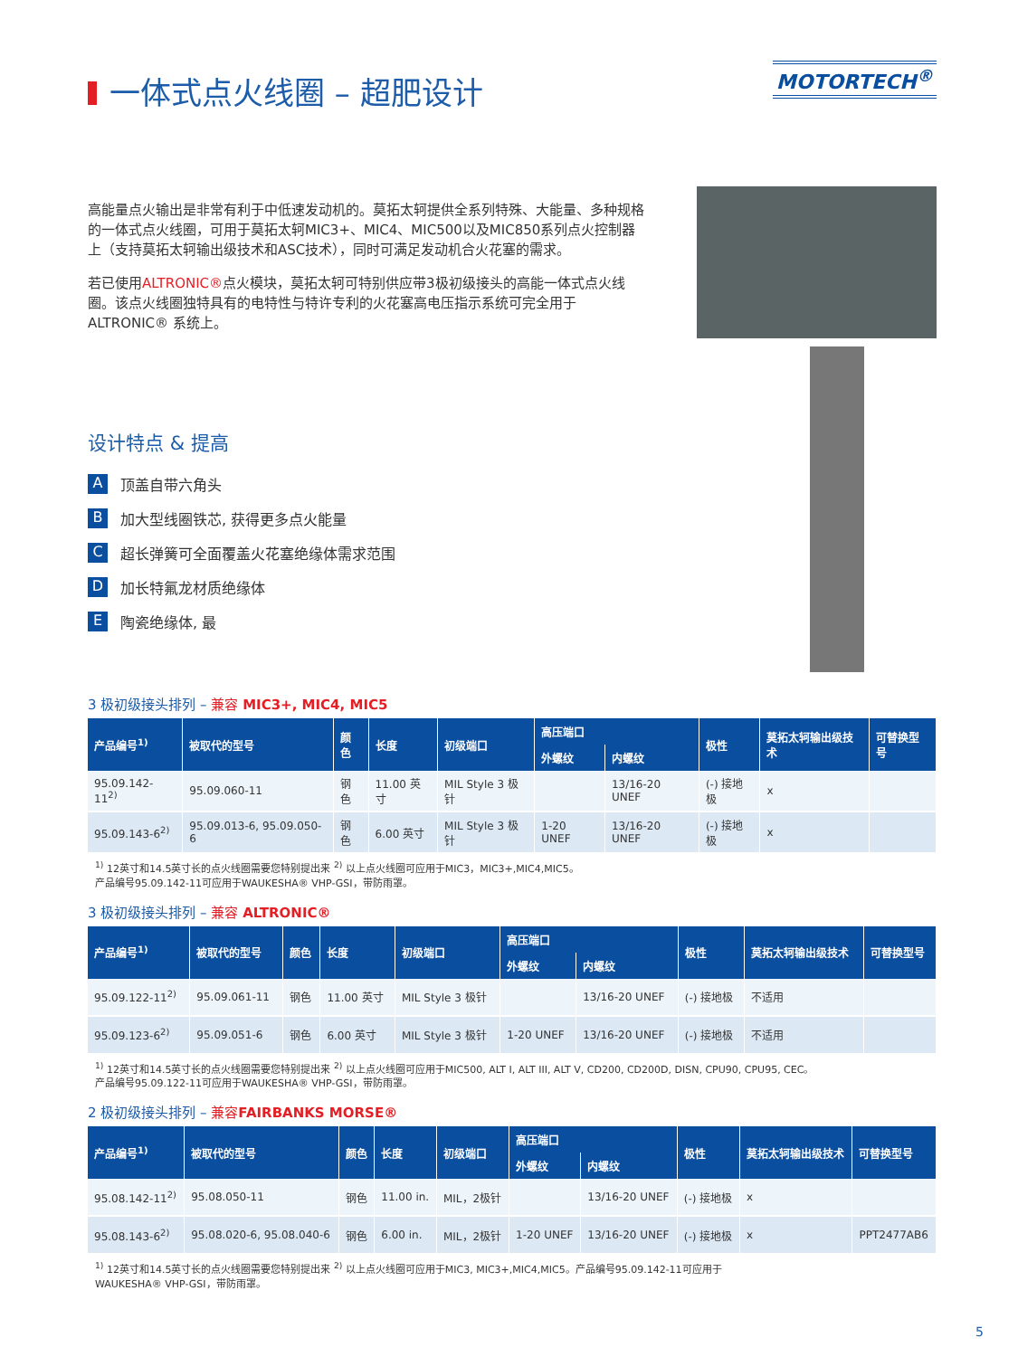一体式点火线圈 – 超肥设计
MOTORTECH<sup>®</sup>
高能量点火输出是非常有利于中低速发动机的。莫拓太轲提供全系列特殊、大能量、多种规格的一体式点火线圈，可用于莫拓太轲MIC3+、MIC4、MIC500以及MIC850系列点火控制器上（支持莫拓太轲输出级技术和ASC技术），同时可满足发动机合火花塞的需求。
若已使用ALTRONIC®点火模块，莫拓太轲可特别供应带3极初级接头的高能一体式点火线圈。该点火线圈独特具有的电特性与特许专利的火花塞高电压指示系统可完全用于ALTRONIC® 系统上。
设计特点 & 提高
A顶盖自带六角头
B加大型线圈铁芯, 获得更多点火能量
C超长弹簧可全面覆盖火花塞绝缘体需求范围
D加长特氟龙材质绝缘体
E陶瓷绝缘体, 最
3 极初级接头排列 – 兼容 MIC3+, MIC4, MIC5
| 产品编号<sup>1)</sup> | 被取代的型号 | 颜色 | 长度 | 初级端口 | 高压端口 | | 极性 | 莫拓太轲输出级技术 | 可替换型号 |
| --- | --- | --- | --- | --- | --- | --- | --- | --- | --- |
| | | | | | 外螺纹 | 内螺纹 | | | |
| 95.09.142-11<sup>2)</sup> | 95.09.060-11 | 钢色 | 11.00 英寸 | MIL Style 3 极针 | | 13/16-20 UNEF | (-) 接地极 | x | |
| 95.09.143-6<sup>2)</sup> | 95.09.013-6, 95.09.050-6 | 钢色 | 6.00 英寸 | MIL Style 3 极针 | 1-20 UNEF | 13/16-20 UNEF | (-) 接地极 | x | |
<sup>1)</sup> 12英寸和14.5英寸长的点火线圈需要您特别提出来 <sup>2)</sup> 以上点火线圈可应用于MIC3，MIC3+,MIC4,MIC5。
产品编号95.09.142-11可应用于WAUKESHA® VHP-GSI，带防雨罩。
3 极初级接头排列 – 兼容 ALTRONIC®
| 产品编号<sup>1)</sup> | 被取代的型号 | 颜色 | 长度 | 初级端口 | 高压端口 | | 极性 | 莫拓太轲输出级技术 | 可替换型号 |
| --- | --- | --- | --- | --- | --- | --- | --- | --- | --- |
| | | | | | 外螺纹 | 内螺纹 | | | |
| 95.09.122-11<sup>2)</sup> | 95.09.061-11 | 钢色 | 11.00 英寸 | MIL Style 3 极针 | | 13/16-20 UNEF | (-) 接地极 | 不适用 | |
| 95.09.123-6<sup>2)</sup> | 95.09.051-6 | 钢色 | 6.00 英寸 | MIL Style 3 极针 | 1-20 UNEF | 13/16-20 UNEF | (-) 接地极 | 不适用 | |
<sup>1)</sup> 12英寸和14.5英寸长的点火线圈需要您特别提出来 <sup>2)</sup> 以上点火线圈可应用于MIC500, ALT I, ALT III, ALT V, CD200, CD200D, DISN, CPU90, CPU95, CEC。
产品编号95.09.122-11可应用于WAUKESHA® VHP-GSI，带防雨罩。
2 极初级接头排列 – 兼容FAIRBANKS MORSE®
| 产品编号<sup>1)</sup> | 被取代的型号 | 颜色 | 长度 | 初级端口 | 高压端口 | | 极性 | 莫拓太轲输出级技术 | 可替换型号 |
| --- | --- | --- | --- | --- | --- | --- | --- | --- | --- |
| | | | | | 外螺纹 | 内螺纹 | | | |
| 95.08.142-11<sup>2)</sup> | 95.08.050-11 | 钢色 | 11.00 in. | MIL，2极针 | | 13/16-20 UNEF | (-) 接地极 | x | |
| 95.08.143-6<sup>2)</sup> | 95.08.020-6, 95.08.040-6 | 钢色 | 6.00 in. | MIL，2极针 | 1-20 UNEF | 13/16-20 UNEF | (-) 接地极 | x | PPT2477AB6 |
<sup>1)</sup> 12英寸和14.5英寸长的点火线圈需要您特别提出来 <sup>2)</sup> 以上点火线圈可应用于MIC3, MIC3+,MIC4,MIC5。产品编号95.09.142-11可应用于
WAUKESHA® VHP-GSI，带防雨罩。
5